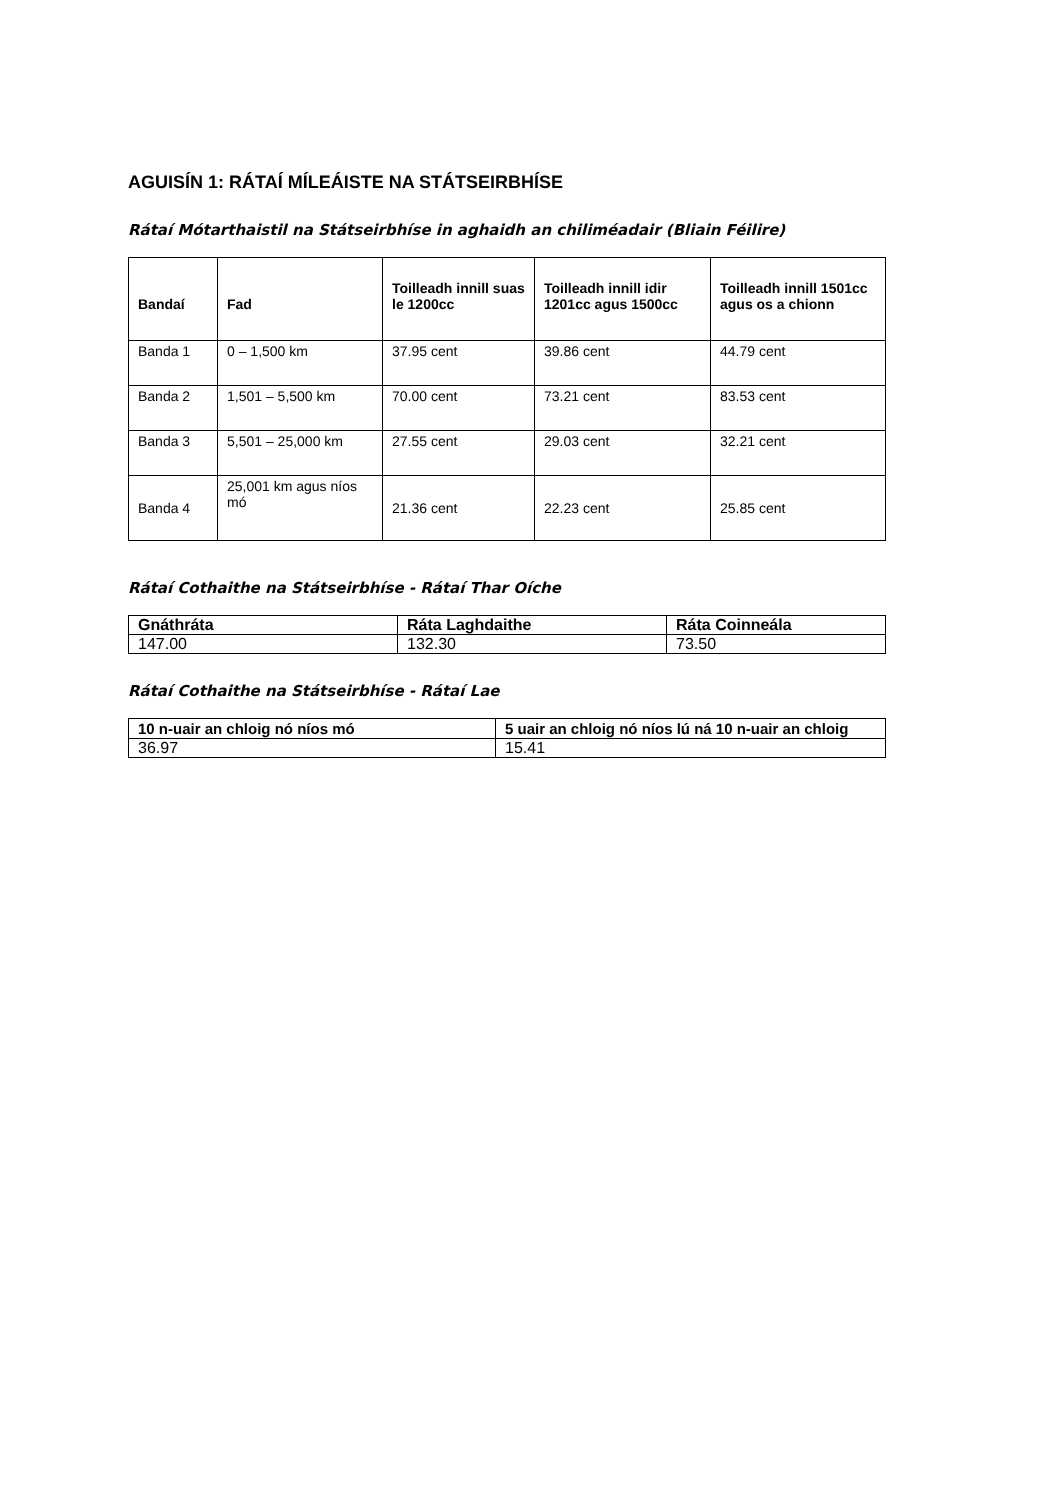AGUISÍN 1: RÁTAÍ MÍLEÁISTE NA STÁTSEIRBHÍSE
Rátaí Mótarthaistil na Státseirbhíse in aghaidh an chiliméadair (Bliain Féilire)
| Bandaí | Fad | Toilleadh innill suas le 1200cc | Toilleadh innill idir 1201cc agus 1500cc | Toilleadh innill 1501cc agus os a chionn |
| --- | --- | --- | --- | --- |
| Banda 1 | 0 – 1,500 km | 37.95 cent | 39.86 cent | 44.79 cent |
| Banda 2 | 1,501 – 5,500 km | 70.00 cent | 73.21 cent | 83.53 cent |
| Banda 3 | 5,501 – 25,000 km | 27.55 cent | 29.03 cent | 32.21 cent |
| Banda 4 | 25,001 km agus níos mó | 21.36 cent | 22.23 cent | 25.85 cent |
Rátaí Cothaithe na Státseirbhíse - Rátaí Thar Oíche
| Gnáthráta | Ráta Laghdaithe | Ráta Coinneála |
| --- | --- | --- |
| 147.00 | 132.30 | 73.50 |
Rátaí Cothaithe na Státseirbhíse - Rátaí Lae
| 10 n-uair an chloig nó níos mó | 5 uair an chloig nó níos lú ná 10 n-uair an chloig |
| --- | --- |
| 36.97 | 15.41 |